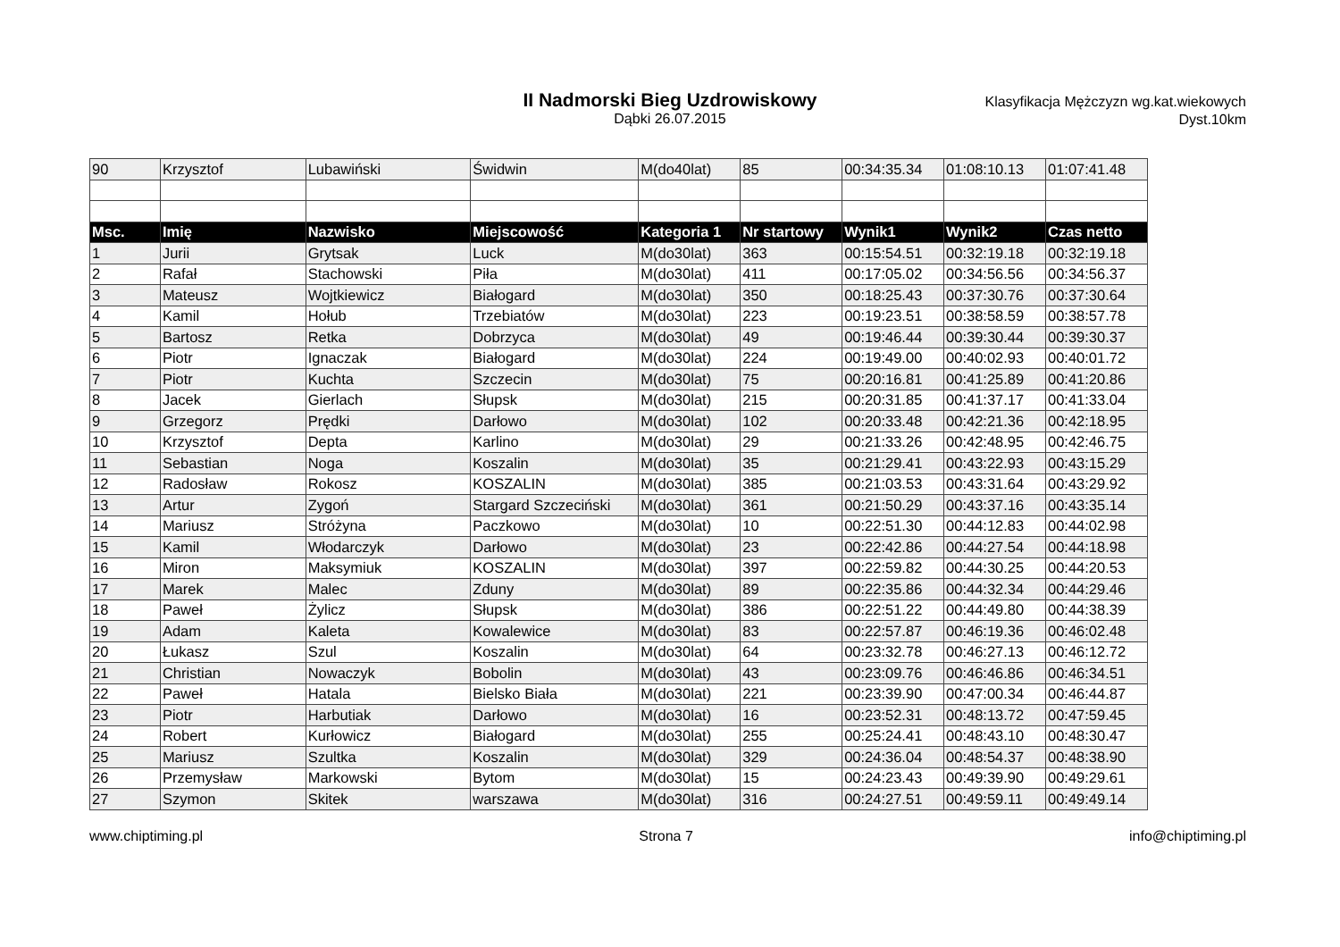II Nadmorski Bieg Uzdrowiskowy
Dąbki 26.07.2015
Klasyfikacja Mężczyzn wg.kat.wiekowych
Dyst.10km
| 90 | Krzysztof | Lubawiński | Świdwin | M(do40lat) | 85 | 00:34:35.34 | 01:08:10.13 | 01:07:41.48 |
| Msc. | Imię | Nazwisko | Miejscowość | Kategoria 1 | Nr startowy | Wynik1 | Wynik2 | Czas netto |
| 1 | Jurii | Grytsak | Luck | M(do30lat) | 363 | 00:15:54.51 | 00:32:19.18 | 00:32:19.18 |
| 2 | Rafał | Stachowski | Piła | M(do30lat) | 411 | 00:17:05.02 | 00:34:56.56 | 00:34:56.37 |
| 3 | Mateusz | Wojtkiewicz | Białogard | M(do30lat) | 350 | 00:18:25.43 | 00:37:30.76 | 00:37:30.64 |
| 4 | Kamil | Hołub | Trzebiatów | M(do30lat) | 223 | 00:19:23.51 | 00:38:58.59 | 00:38:57.78 |
| 5 | Bartosz | Retka | Dobrzyca | M(do30lat) | 49 | 00:19:46.44 | 00:39:30.44 | 00:39:30.37 |
| 6 | Piotr | Ignaczak | Białogard | M(do30lat) | 224 | 00:19:49.00 | 00:40:02.93 | 00:40:01.72 |
| 7 | Piotr | Kuchta | Szczecin | M(do30lat) | 75 | 00:20:16.81 | 00:41:25.89 | 00:41:20.86 |
| 8 | Jacek | Gierlach | Słupsk | M(do30lat) | 215 | 00:20:31.85 | 00:41:37.17 | 00:41:33.04 |
| 9 | Grzegorz | Prędki | Darłowo | M(do30lat) | 102 | 00:20:33.48 | 00:42:21.36 | 00:42:18.95 |
| 10 | Krzysztof | Depta | Karlino | M(do30lat) | 29 | 00:21:33.26 | 00:42:48.95 | 00:42:46.75 |
| 11 | Sebastian | Noga | Koszalin | M(do30lat) | 35 | 00:21:29.41 | 00:43:22.93 | 00:43:15.29 |
| 12 | Radosław | Rokosz | KOSZALIN | M(do30lat) | 385 | 00:21:03.53 | 00:43:31.64 | 00:43:29.92 |
| 13 | Artur | Zygoń | Stargard Szczeciński | M(do30lat) | 361 | 00:21:50.29 | 00:43:37.16 | 00:43:35.14 |
| 14 | Mariusz | Stróżyna | Paczkowo | M(do30lat) | 10 | 00:22:51.30 | 00:44:12.83 | 00:44:02.98 |
| 15 | Kamil | Włodarczyk | Darłowo | M(do30lat) | 23 | 00:22:42.86 | 00:44:27.54 | 00:44:18.98 |
| 16 | Miron | Maksymiuk | KOSZALIN | M(do30lat) | 397 | 00:22:59.82 | 00:44:30.25 | 00:44:20.53 |
| 17 | Marek | Malec | Zduny | M(do30lat) | 89 | 00:22:35.86 | 00:44:32.34 | 00:44:29.46 |
| 18 | Paweł | Żylicz | Słupsk | M(do30lat) | 386 | 00:22:51.22 | 00:44:49.80 | 00:44:38.39 |
| 19 | Adam | Kaleta | Kowalewice | M(do30lat) | 83 | 00:22:57.87 | 00:46:19.36 | 00:46:02.48 |
| 20 | Łukasz | Szul | Koszalin | M(do30lat) | 64 | 00:23:32.78 | 00:46:27.13 | 00:46:12.72 |
| 21 | Christian | Nowaczyk | Bobolin | M(do30lat) | 43 | 00:23:09.76 | 00:46:46.86 | 00:46:34.51 |
| 22 | Paweł | Hatala | Bielsko Biała | M(do30lat) | 221 | 00:23:39.90 | 00:47:00.34 | 00:46:44.87 |
| 23 | Piotr | Harbutiak | Darłowo | M(do30lat) | 16 | 00:23:52.31 | 00:48:13.72 | 00:47:59.45 |
| 24 | Robert | Kurłowicz | Białogard | M(do30lat) | 255 | 00:25:24.41 | 00:48:43.10 | 00:48:30.47 |
| 25 | Mariusz | Szultka | Koszalin | M(do30lat) | 329 | 00:24:36.04 | 00:48:54.37 | 00:48:38.90 |
| 26 | Przemysław | Markowski | Bytom | M(do30lat) | 15 | 00:24:23.43 | 00:49:39.90 | 00:49:29.61 |
| 27 | Szymon | Skitek | warszawa | M(do30lat) | 316 | 00:24:27.51 | 00:49:59.11 | 00:49:49.14 |
www.chiptiming.pl Strona 7 info@chiptiming.pl